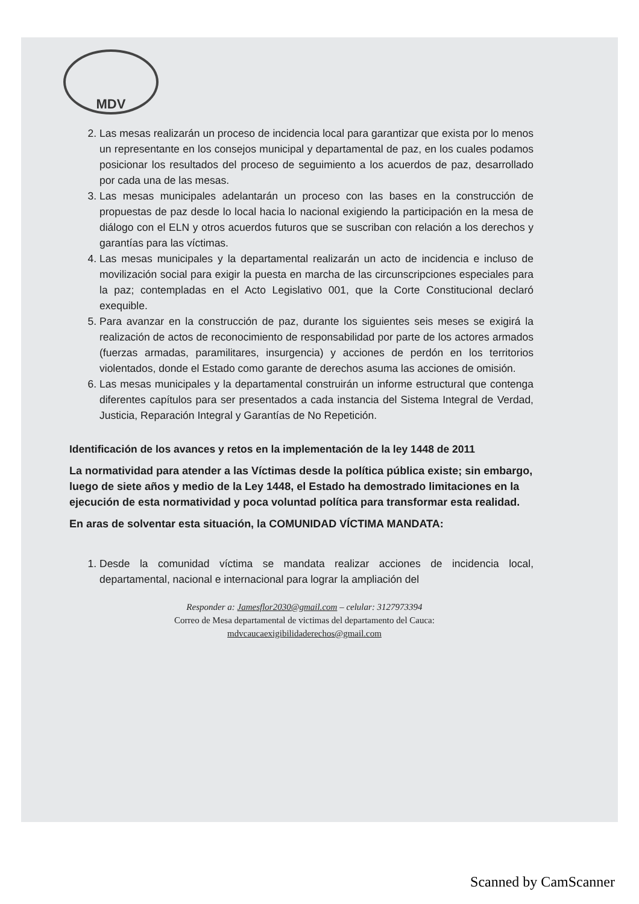MDV
2. Las mesas realizarán un proceso de incidencia local para garantizar que exista por lo menos un representante en los consejos municipal y departamental de paz, en los cuales podamos posicionar los resultados del proceso de seguimiento a los acuerdos de paz, desarrollado por cada una de las mesas.
3. Las mesas municipales adelantarán un proceso con las bases en la construcción de propuestas de paz desde lo local hacia lo nacional exigiendo la participación en la mesa de diálogo con el ELN y otros acuerdos futuros que se suscriban con relación a los derechos y garantías para las víctimas.
4. Las mesas municipales y la departamental realizarán un acto de incidencia e incluso de movilización social para exigir la puesta en marcha de las circunscripciones especiales para la paz; contempladas en el Acto Legislativo 001, que la Corte Constitucional declaró exequible.
5. Para avanzar en la construcción de paz, durante los siguientes seis meses se exigirá la realización de actos de reconocimiento de responsabilidad por parte de los actores armados (fuerzas armadas, paramilitares, insurgencia) y acciones de perdón en los territorios violentados, donde el Estado como garante de derechos asuma las acciones de omisión.
6. Las mesas municipales y la departamental construirán un informe estructural que contenga diferentes capítulos para ser presentados a cada instancia del Sistema Integral de Verdad, Justicia, Reparación Integral y Garantías de No Repetición.
Identificación de los avances y retos en la implementación de la ley 1448 de 2011
La normatividad para atender a las Víctimas desde la política pública existe; sin embargo, luego de siete años y medio de la Ley 1448, el Estado ha demostrado limitaciones en la ejecución de esta normatividad y poca voluntad política para transformar esta realidad.
En aras de solventar esta situación, la COMUNIDAD VÍCTIMA MANDATA:
1. Desde la comunidad víctima se mandata realizar acciones de incidencia local, departamental, nacional e internacional para lograr la ampliación del
Responder a: Jamesflor2030@gmail.com – celular: 3127973394
Correo de Mesa departamental de victimas del departamento del Cauca:
mdvcaucaexigibilidaderechos@gmail.com
Scanned by CamScanner